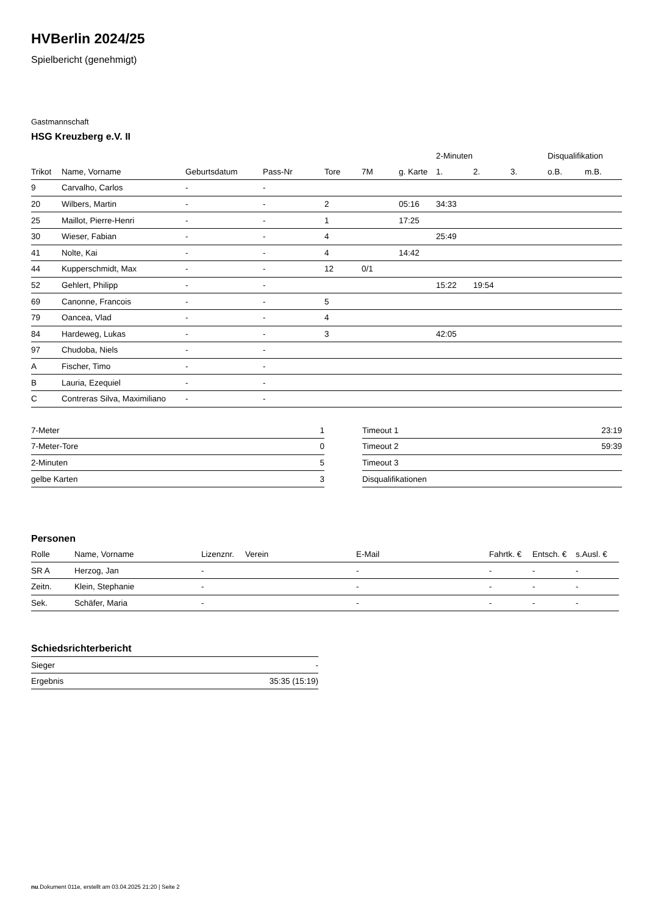HVBerlin 2024/25
Spielbericht (genehmigt)
Gastmannschaft
HSG Kreuzberg e.V. II
| | | | | | | | 2-Minuten | | | Disqualifikation | |
| --- | --- | --- | --- | --- | --- | --- | --- | --- | --- | --- | --- |
| Trikot | Name, Vorname | Geburtsdatum | Pass-Nr | Tore | 7M | g. Karte | 1. | 2. | 3. | o.B. | m.B. |
| 9 | Carvalho, Carlos | - | - | | | | | | | | |
| 20 | Wilbers, Martin | - | - | 2 | | 05:16 | 34:33 | | | | |
| 25 | Maillot, Pierre-Henri | - | - | 1 | | 17:25 | | | | | |
| 30 | Wieser, Fabian | - | - | 4 | | | 25:49 | | | | |
| 41 | Nolte, Kai | - | - | 4 | | 14:42 | | | | | |
| 44 | Kupperschmidt, Max | - | - | 12 | 0/1 | | | | | | |
| 52 | Gehlert, Philipp | - | - | | | | 15:22 | 19:54 | | | |
| 69 | Canonne, Francois | - | - | 5 | | | | | | | |
| 79 | Oancea, Vlad | - | - | 4 | | | | | | | |
| 84 | Hardeweg, Lukas | - | - | 3 | | | 42:05 | | | | |
| 97 | Chudoba, Niels | - | - | | | | | | | | |
| A | Fischer, Timo | - | - | | | | | | | | |
| B | Lauria, Ezequiel | - | - | | | | | | | | |
| C | Contreras Silva, Maximiliano | - | - | | | | | | | | |
| 7-Meter | 1 |
| 7-Meter-Tore | 0 |
| 2-Minuten | 5 |
| gelbe Karten | 3 |
| Timeout 1 | 23:19 |
| Timeout 2 | 59:39 |
| Timeout 3 | |
| Disqualifikationen | |
Personen
| Rolle | Name, Vorname | Lizenznr. | Verein | E-Mail | Fahrtk. € | Entsch. € | s.Ausl. € |
| --- | --- | --- | --- | --- | --- | --- | --- |
| SR A | Herzog, Jan | - | | - | - | - | - |
| Zeitn. | Klein, Stephanie | - | | - | - | - | - |
| Sek. | Schäfer, Maria | - | | - | - | - | - |
Schiedsrichterbericht
| Sieger | - |
| Ergebnis | 35:35 (15:19) |
nu.Dokument 011e, erstellt am 03.04.2025 21:20 | Seite 2